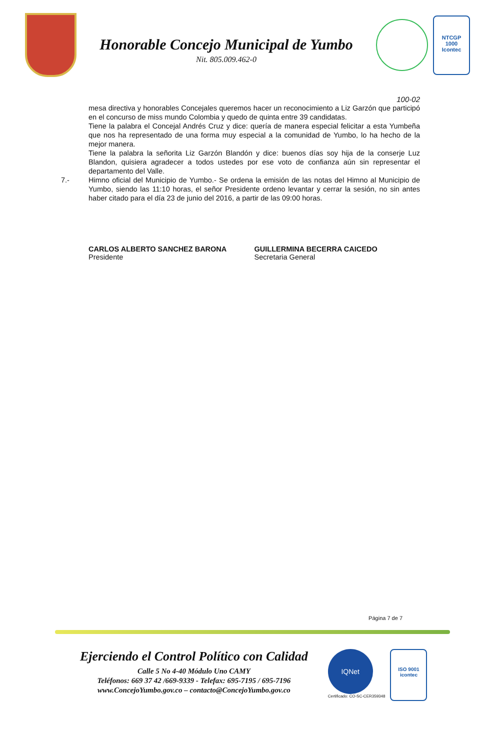Honorable Concejo Municipal de Yumbo
Nit. 805.009.462-0
NTCGP
1000
Icontec
100-02
mesa directiva y honorables Concejales queremos hacer un reconocimiento a Liz Garzón que participó en el concurso de miss mundo Colombia y quedo de quinta entre 39 candidatas.
Tiene la palabra el Concejal Andrés Cruz y dice: quería de manera especial felicitar a esta Yumbeña que nos ha representado de una forma muy especial a la comunidad de Yumbo, lo ha hecho de la mejor manera.
Tiene la palabra la señorita Liz Garzón Blandón y dice: buenos días soy hija de la conserje Luz Blandon, quisiera agradecer a todos ustedes por ese voto de confianza aún sin representar el departamento del Valle.
7.- Himno oficial del Municipio de Yumbo.- Se ordena la emisión de las notas del Himno al Municipio de Yumbo, siendo las 11:10 horas, el señor Presidente ordeno levantar y cerrar la sesión, no sin antes haber citado para el día 23 de junio del 2016, a partir de las 09:00 horas.
CARLOS ALBERTO SANCHEZ BARONA
Presidente
GUILLERMINA BECERRA CAICEDO
Secretaria General
Página 7 de 7
Ejerciendo el Control Político con Calidad
Calle 5 No 4-40 Módulo Uno CAMY
Teléfonos: 669 37 42 /669-9339 - Telefax: 695-7195 / 695-7196
www.ConcejoYumbo.gov.co – contacto@ConcejoYumbo.gov.co
IQNet
Certificado: CO-SC-CER359348
ISO 9001
icontec